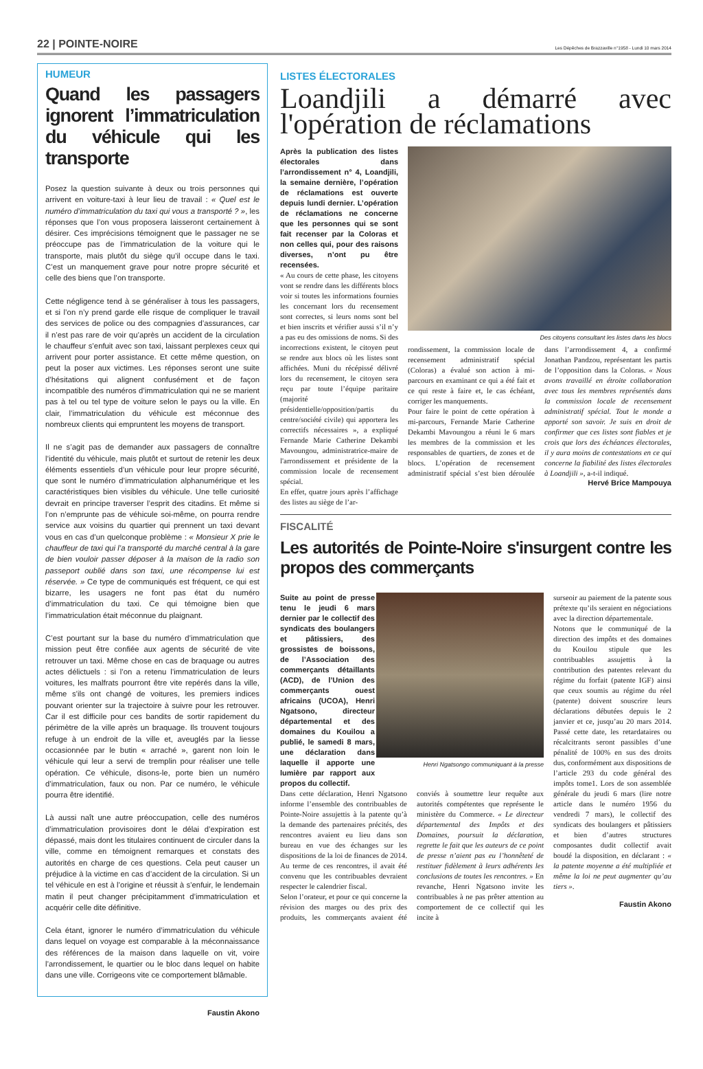22 | POINTE-NOIRE Les Dépêches de Brazzaville n°1958 - Lundi 10 mars 2014
HUMEUR
Quand les passagers ignorent l’immatriculation du véhicule qui les transporte
Posez la question suivante à deux ou trois personnes qui arrivent en voiture-taxi à leur lieu de travail : « Quel est le numéro d’immatriculation du taxi qui vous a transporté ? », les réponses que l’on vous proposera laisseront certainement à désirer. Ces imprécisions témoignent que le passager ne se préoccupe pas de l’immatriculation de la voiture qui le transporte, mais plutôt du siège qu’il occupe dans le taxi. C’est un manquement grave pour notre propre sécurité et celle des biens que l’on transporte.
Cette négligence tend à se généraliser à tous les passagers, et si l’on n’y prend garde elle risque de compliquer le travail des services de police ou des compagnies d’assurances, car il n’est pas rare de voir qu’après un accident de la circulation le chauffeur s’enfuit avec son taxi, laissant perplexes ceux qui arrivent pour porter assistance. Et cette même question, on peut la poser aux victimes. Les réponses seront une suite d’hésitations qui alignent confusément et de façon incompatible des numéros d’immatriculation qui ne se marient pas à tel ou tel type de voiture selon le pays ou la ville. En clair, l’immatriculation du véhicule est méconnue des nombreux clients qui empruntent les moyens de transport.
Il ne s’agit pas de demander aux passagers de connaître l’identité du véhicule, mais plutôt et surtout de retenir les deux éléments essentiels d’un véhicule pour leur propre sécurité, que sont le numéro d’immatriculation alphanumérique et les caractéristiques bien visibles du véhicule. Une telle curiosité devrait en principe traverser l’esprit des citadins. Et même si l’on n’emprunte pas de véhicule soi-même, on pourra rendre service aux voisins du quartier qui prennent un taxi devant vous en cas d’un quelconque problème : « Monsieur X prie le chauffeur de taxi qui l’a transporté du marché central à la gare de bien vouloir passer déposer à la maison de la radio son passeport oublié dans son taxi, une récompense lui est réservée. » Ce type de communiqués est fréquent, ce qui est bizarre, les usagers ne font pas état du numéro d’immatriculation du taxi. Ce qui témoigne bien que l’immatriculation était méconnue du plaignant.
C’est pourtant sur la base du numéro d’immatriculation que mission peut être confiée aux agents de sécurité de vite retrouver un taxi. Même chose en cas de braquage ou autres actes délictuels : si l’on a retenu l’immatriculation de leurs voitures, les malfrats pourront être vite repérés dans la ville, même s’ils ont changé de voitures, les premiers indices pouvant orienter sur la trajectoire à suivre pour les retrouver. Car il est difficile pour ces bandits de sortir rapidement du périmètre de la ville après un braquage. Ils trouvent toujours refuge à un endroit de la ville et, aveuglés par la liesse occasionnée par le butin « arraché », garent non loin le véhicule qui leur a servi de tremplin pour réaliser une telle opération. Ce véhicule, disons-le, porte bien un numéro d’immatriculation, faux ou non. Par ce numéro, le véhicule pourra être identifié.
Là aussi naît une autre préoccupation, celle des numéros d’immatriculation provisoires dont le délai d’expiration est dépassé, mais dont les titulaires continuent de circuler dans la ville, comme en témoignent remarques et constats des autorités en charge de ces questions. Cela peut causer un préjudice à la victime en cas d’accident de la circulation. Si un tel véhicule en est à l’origine et réussit à s’enfuir, le lendemain matin il peut changer précipitamment d’immatriculation et acquérir celle dite définitive.
Cela étant, ignorer le numéro d’immatriculation du véhicule dans lequel on voyage est comparable à la méconnaissance des références de la maison dans laquelle on vit, voire l’arrondissement, le quartier ou le bloc dans lequel on habite dans une ville. Corrigeons vite ce comportement blâmable.
Faustin Akono
LISTES ÉLECTORALES
Loandjili a démarré avec l'opération de réclamations
Après la publication des listes électorales dans l’arrondissement n° 4, Loandjili, la semaine dernière, l’opération de réclamations est ouverte depuis lundi dernier. L’opération de réclamations ne concerne que les personnes qui se sont fait recenser par la Coloras et non celles qui, pour des raisons diverses, n’ont pu être recensées.
« Au cours de cette phase, les citoyens vont se rendre dans les différents blocs voir si toutes les informations fournies les concernant lors du recensement sont correctes, si leurs noms sont bel et bien inscrits et vérifier aussi s’il n’y a pas eu des omissions de noms. Si des incorrections existent, le citoyen peut se rendre aux blocs où les listes sont affichées. Muni du récépissé délivré lors du recensement, le citoyen sera reçu par toute l’équipe paritaire (majorité présidentielle/opposition/partis du centre/société civile) qui apportera les correctifs nécessaires », a expliqué Fernande Marie Catherine Dekambi Mavoungou, administratrice-maire de l'arrondissement et présidente de la commission locale de recensement spécial.
En effet, quatre jours après l’affichage des listes au siège de l’ar-
Des citoyens consultant les listes dans les blocs
rondissement, la commission locale de recensement administratif spécial (Coloras) a évalué son action à mi-parcours en examinant ce qui a été fait et ce qui reste à faire et, le cas échéant, corriger les manquements.
Pour faire le point de cette opération à mi-parcours, Fernande Marie Catherine Dekambi Mavoungou a réuni le 6 mars les membres de la commission et les responsables de quartiers, de zones et de blocs. L’opération de recensement administratif spécial s’est bien déroulée dans l’arrondissement 4, a confirmé Jonathan Pandzou, représentant les partis de l’opposition dans la Coloras. « Nous avons travaillé en étroite collaboration avec tous les membres représentés dans la commission locale de recensement administratif spécial. Tout le monde a apporté son savoir. Je suis en droit de confirmer que ces listes sont fiables et je crois que lors des échéances électorales, il y aura moins de contestations en ce qui concerne la fiabilité des listes électorales à Loandjili », a-t-il indiqué.
Hervé Brice Mampouya
FISCALITÉ
Les autorités de Pointe-Noire s'insurgent contre les propos des commerçants
Suite au point de presse tenu le jeudi 6 mars dernier par le collectif des syndicats des boulangers et pâtissiers, des grossistes de boissons, de l’Association des commerçants détaillants (ACD), de l’Union des commerçants ouest africains (UCOA), Henri Ngatsono, directeur départemental et des domaines du Kouilou a publié, le samedi 8 mars, une déclaration dans laquelle il apporte une lumière par rapport aux propos du collectif.
Henri Ngatsongo communiquant à la presse
Dans cette déclaration, Henri Ngatsono informe l’ensemble des contribuables de Pointe-Noire assujettis à la patente qu’à la demande des partenaires précités, des rencontres avaient eu lieu dans son bureau en vue des échanges sur les dispositions de la loi de finances de 2014. Au terme de ces rencontres, il avait été convenu que les contribuables devraient respecter le calendrier fiscal.
Selon l’orateur, et pour ce qui concerne la révision des marges ou des prix des produits, les commerçants avaient été conviés à soumettre leur requête aux autorités compétentes que représente le ministère du Commerce. « Le directeur départemental des Impôts et des Domaines, poursuit la déclaration, regrette le fait que les auteurs de ce point de presse n’aient pas eu l’honnêteté de restituer fidèlement à leurs adhérents les conclusions de toutes les rencontres. » En revanche, Henri Ngatsono invite les contribuables à ne pas prêter attention au comportement de ce collectif qui les incite à
surseoir au paiement de la patente sous prétexte qu’ils seraient en négociations avec la direction départementale.
Notons que le communiqué de la direction des impôts et des domaines du Kouilou stipule que les contribuables assujettis à la contribution des patentes relevant du régime du forfait (patente IGF) ainsi que ceux soumis au régime du réel (patente) doivent souscrire leurs déclarations débutées depuis le 2 janvier et ce, jusqu’au 20 mars 2014. Passé cette date, les retardataires ou récalcitrants seront passibles d’une pénalité de 100% en sus des droits dus, conformément aux dispositions de l’article 293 du code général des impôts tome1. Lors de son assemblée générale du jeudi 6 mars (lire notre article dans le numéro 1956 du vendredi 7 mars), le collectif des syndicats des boulangers et pâtissiers et bien d’autres structures composantes dudit collectif avait boudé la disposition, en déclarant : « la patente moyenne a été multipliée et même la loi ne peut augmenter qu’au tiers ».
Faustin Akono